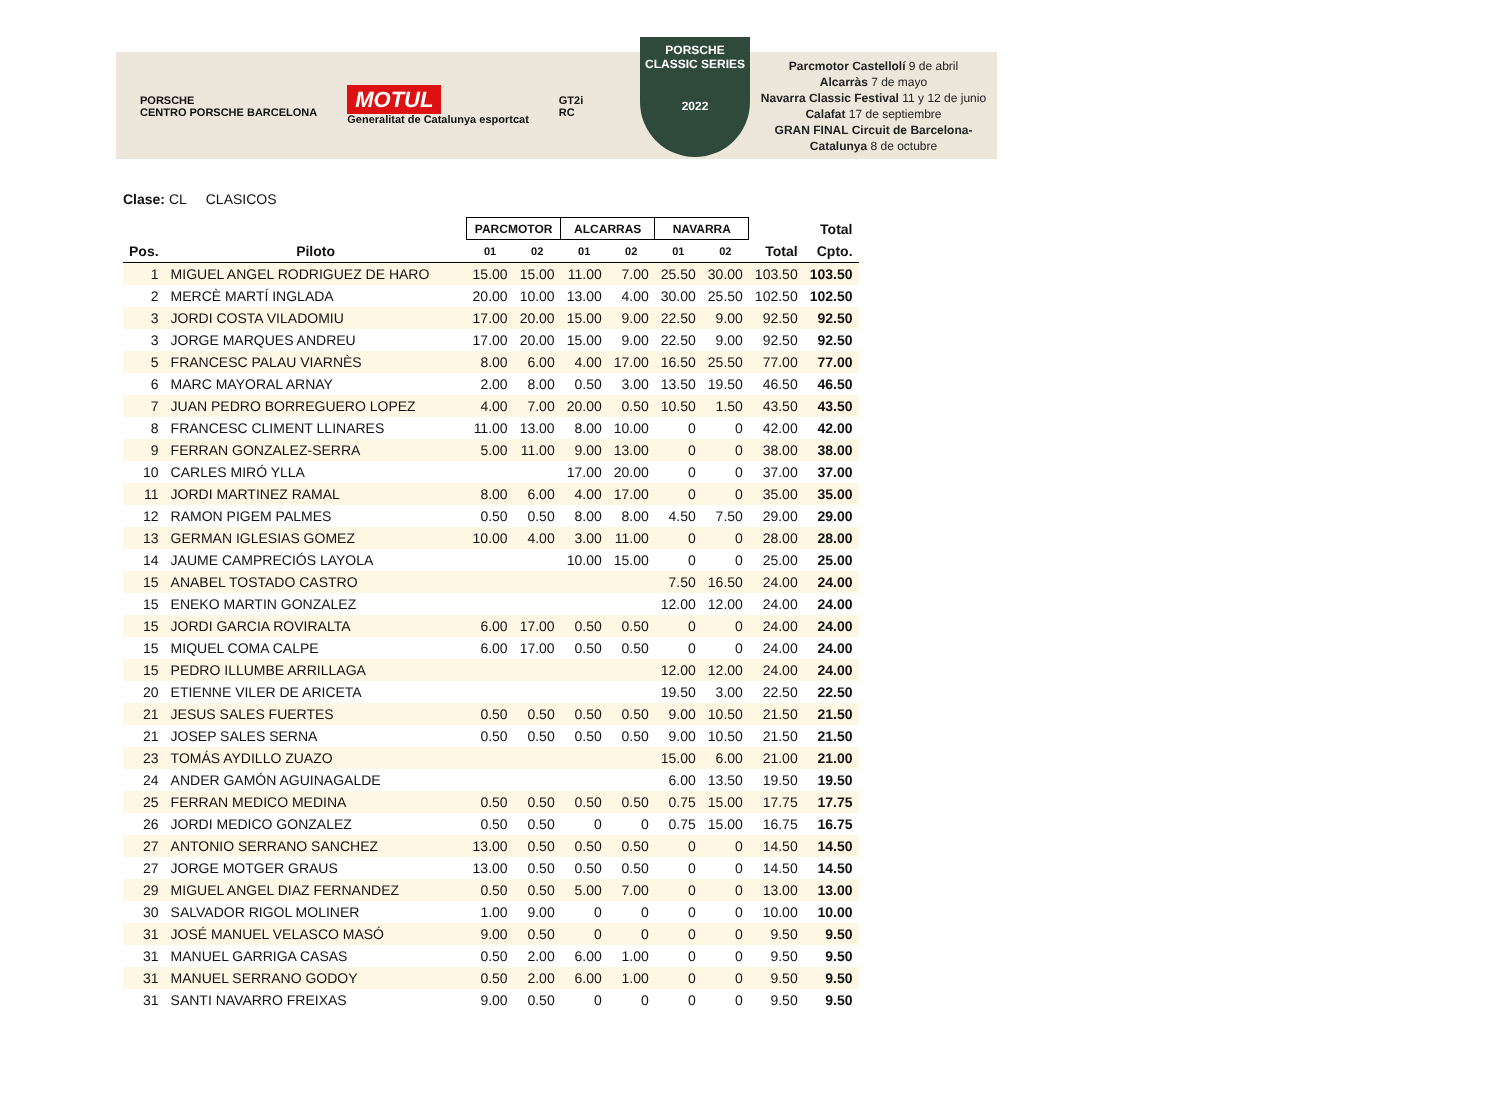PORSCHE
CENTRO PORSCHE BARCELONA
MOTUL
Generalitat de Catalunya esportcat
GT2i
RC
PORSCHE
CLASSIC SERIES
2022
Parcmotor Castellolí 9 de abril
Alcarràs 7 de mayo
Navarra Classic Festival 11 y 12 de junio
Calafat 17 de septiembre
GRAN FINAL Circuit de Barcelona-Catalunya 8 de octubre
Clase: CL CLASICOS
| | | PARCMOTOR | | ALCARRAS | | NAVARRA | | | Total |
| --- | --- | --- | --- | --- | --- | --- | --- | --- | --- |
| Pos. | Piloto | 01 | 02 | 01 | 02 | 01 | 02 | Total | Cpto. |
| 1 | MIGUEL ANGEL RODRIGUEZ DE HARO | 15.00 | 15.00 | 11.00 | 7.00 | 25.50 | 30.00 | 103.50 | 103.50 |
| 2 | MERCÈ MARTÍ INGLADA | 20.00 | 10.00 | 13.00 | 4.00 | 30.00 | 25.50 | 102.50 | 102.50 |
| 3 | JORDI COSTA VILADOMIU | 17.00 | 20.00 | 15.00 | 9.00 | 22.50 | 9.00 | 92.50 | 92.50 |
| 3 | JORGE MARQUES ANDREU | 17.00 | 20.00 | 15.00 | 9.00 | 22.50 | 9.00 | 92.50 | 92.50 |
| 5 | FRANCESC PALAU VIARNÈS | 8.00 | 6.00 | 4.00 | 17.00 | 16.50 | 25.50 | 77.00 | 77.00 |
| 6 | MARC MAYORAL ARNAY | 2.00 | 8.00 | 0.50 | 3.00 | 13.50 | 19.50 | 46.50 | 46.50 |
| 7 | JUAN PEDRO BORREGUERO LOPEZ | 4.00 | 7.00 | 20.00 | 0.50 | 10.50 | 1.50 | 43.50 | 43.50 |
| 8 | FRANCESC CLIMENT LLINARES | 11.00 | 13.00 | 8.00 | 10.00 | 0 | 0 | 42.00 | 42.00 |
| 9 | FERRAN GONZALEZ-SERRA | 5.00 | 11.00 | 9.00 | 13.00 | 0 | 0 | 38.00 | 38.00 |
| 10 | CARLES MIRÓ YLLA | | | 17.00 | 20.00 | 0 | 0 | 37.00 | 37.00 |
| 11 | JORDI MARTINEZ RAMAL | 8.00 | 6.00 | 4.00 | 17.00 | 0 | 0 | 35.00 | 35.00 |
| 12 | RAMON PIGEM PALMES | 0.50 | 0.50 | 8.00 | 8.00 | 4.50 | 7.50 | 29.00 | 29.00 |
| 13 | GERMAN IGLESIAS GOMEZ | 10.00 | 4.00 | 3.00 | 11.00 | 0 | 0 | 28.00 | 28.00 |
| 14 | JAUME CAMPRECIÓS LAYOLA | | | 10.00 | 15.00 | 0 | 0 | 25.00 | 25.00 |
| 15 | ANABEL TOSTADO CASTRO | | | | | 7.50 | 16.50 | 24.00 | 24.00 |
| 15 | ENEKO MARTIN GONZALEZ | | | | | 12.00 | 12.00 | 24.00 | 24.00 |
| 15 | JORDI GARCIA ROVIRALTA | 6.00 | 17.00 | 0.50 | 0.50 | 0 | 0 | 24.00 | 24.00 |
| 15 | MIQUEL COMA CALPE | 6.00 | 17.00 | 0.50 | 0.50 | 0 | 0 | 24.00 | 24.00 |
| 15 | PEDRO ILLUMBE ARRILLAGA | | | | | 12.00 | 12.00 | 24.00 | 24.00 |
| 20 | ETIENNE VILER DE ARICETA | | | | | 19.50 | 3.00 | 22.50 | 22.50 |
| 21 | JESUS SALES FUERTES | 0.50 | 0.50 | 0.50 | 0.50 | 9.00 | 10.50 | 21.50 | 21.50 |
| 21 | JOSEP SALES SERNA | 0.50 | 0.50 | 0.50 | 0.50 | 9.00 | 10.50 | 21.50 | 21.50 |
| 23 | TOMÁS AYDILLO ZUAZO | | | | | 15.00 | 6.00 | 21.00 | 21.00 |
| 24 | ANDER GAMÓN AGUINAGALDE | | | | | 6.00 | 13.50 | 19.50 | 19.50 |
| 25 | FERRAN MEDICO MEDINA | 0.50 | 0.50 | 0.50 | 0.50 | 0.75 | 15.00 | 17.75 | 17.75 |
| 26 | JORDI MEDICO GONZALEZ | 0.50 | 0.50 | 0 | 0 | 0.75 | 15.00 | 16.75 | 16.75 |
| 27 | ANTONIO SERRANO SANCHEZ | 13.00 | 0.50 | 0.50 | 0.50 | 0 | 0 | 14.50 | 14.50 |
| 27 | JORGE MOTGER GRAUS | 13.00 | 0.50 | 0.50 | 0.50 | 0 | 0 | 14.50 | 14.50 |
| 29 | MIGUEL ANGEL DIAZ FERNANDEZ | 0.50 | 0.50 | 5.00 | 7.00 | 0 | 0 | 13.00 | 13.00 |
| 30 | SALVADOR RIGOL MOLINER | 1.00 | 9.00 | 0 | 0 | 0 | 0 | 10.00 | 10.00 |
| 31 | JOSÉ MANUEL VELASCO MASÓ | 9.00 | 0.50 | 0 | 0 | 0 | 0 | 9.50 | 9.50 |
| 31 | MANUEL GARRIGA CASAS | 0.50 | 2.00 | 6.00 | 1.00 | 0 | 0 | 9.50 | 9.50 |
| 31 | MANUEL SERRANO GODOY | 0.50 | 2.00 | 6.00 | 1.00 | 0 | 0 | 9.50 | 9.50 |
| 31 | SANTI NAVARRO FREIXAS | 9.00 | 0.50 | 0 | 0 | 0 | 0 | 9.50 | 9.50 |